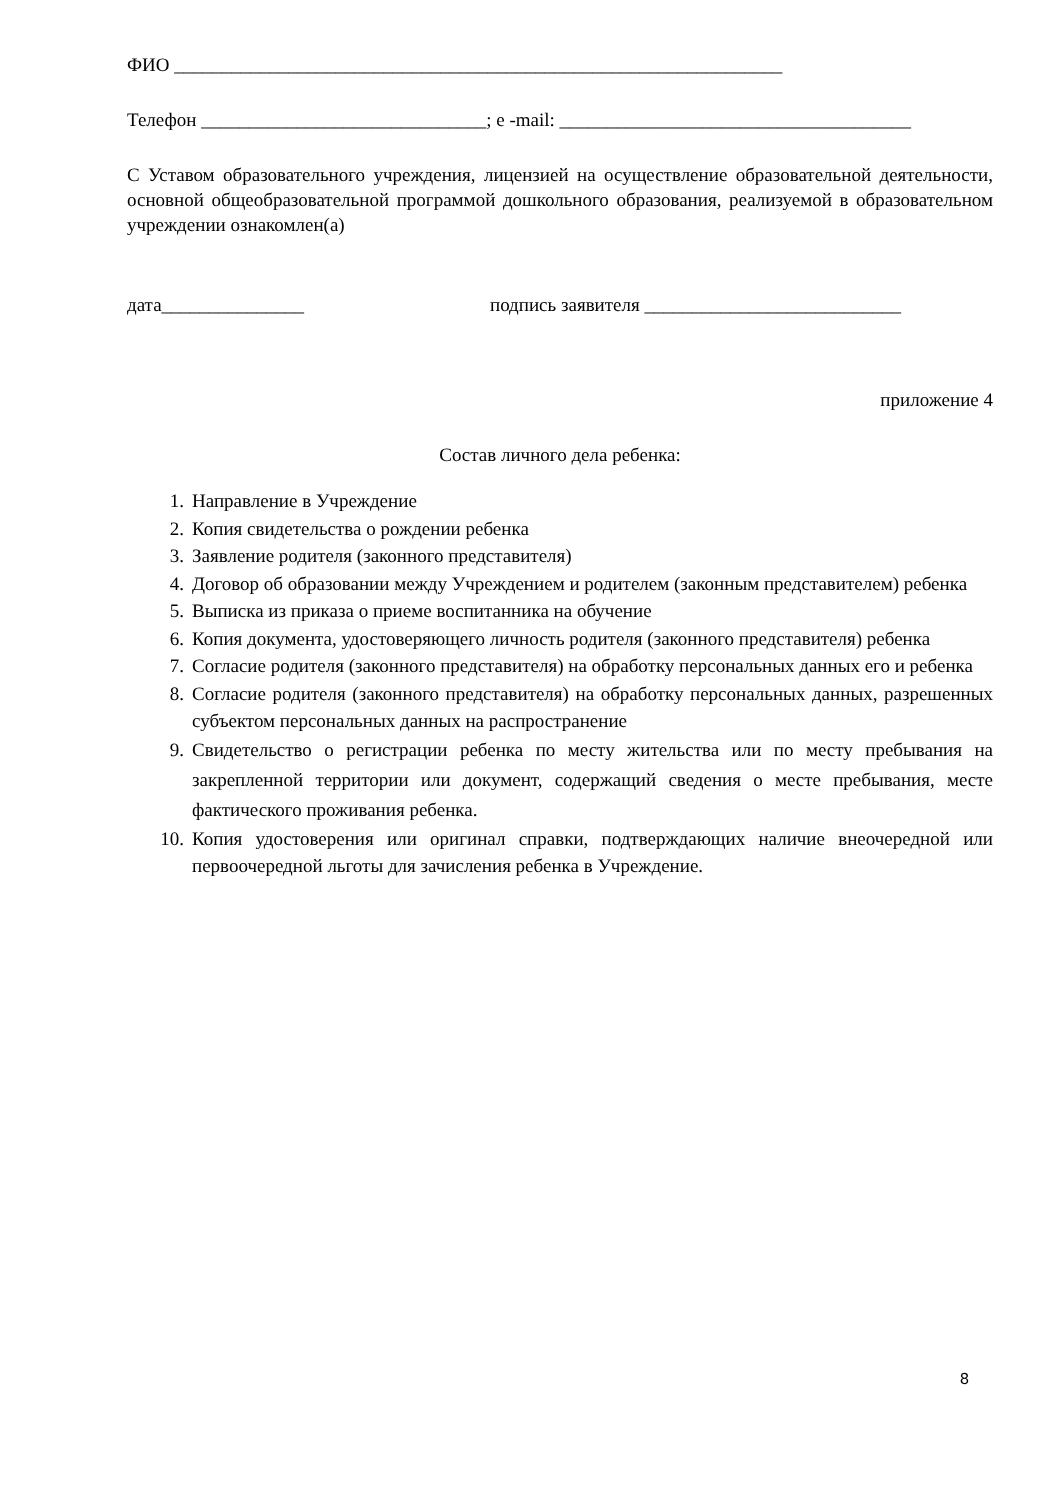ФИО ________________________________________________________________
Телефон ______________________________; e -mail: _____________________________________
С Уставом образовательного учреждения, лицензией на осуществление образовательной деятельности, основной общеобразовательной программой дошкольного образования, реализуемой в образовательном учреждении ознакомлен(а)
дата_______________ подпись заявителя ___________________________
приложение 4
Состав личного дела ребенка:
1. Направление в Учреждение
2. Копия свидетельства о рождении ребенка
3. Заявление родителя (законного представителя)
4. Договор об образовании между Учреждением и родителем (законным представителем) ребенка
5. Выписка из приказа о приеме воспитанника на обучение
6. Копия документа, удостоверяющего личность родителя (законного представителя) ребенка
7. Согласие родителя (законного представителя) на обработку персональных данных его и ребенка
8. Согласие родителя (законного представителя) на обработку персональных данных, разрешенных субъектом персональных данных на распространение
9. Свидетельство о регистрации ребенка по месту жительства или по месту пребывания на закрепленной территории или документ, содержащий сведения о месте пребывания, месте фактического проживания ребенка.
10. Копия удостоверения или оригинал справки, подтверждающих наличие внеочередной или первоочередной льготы для зачисления ребенка в Учреждение.
8